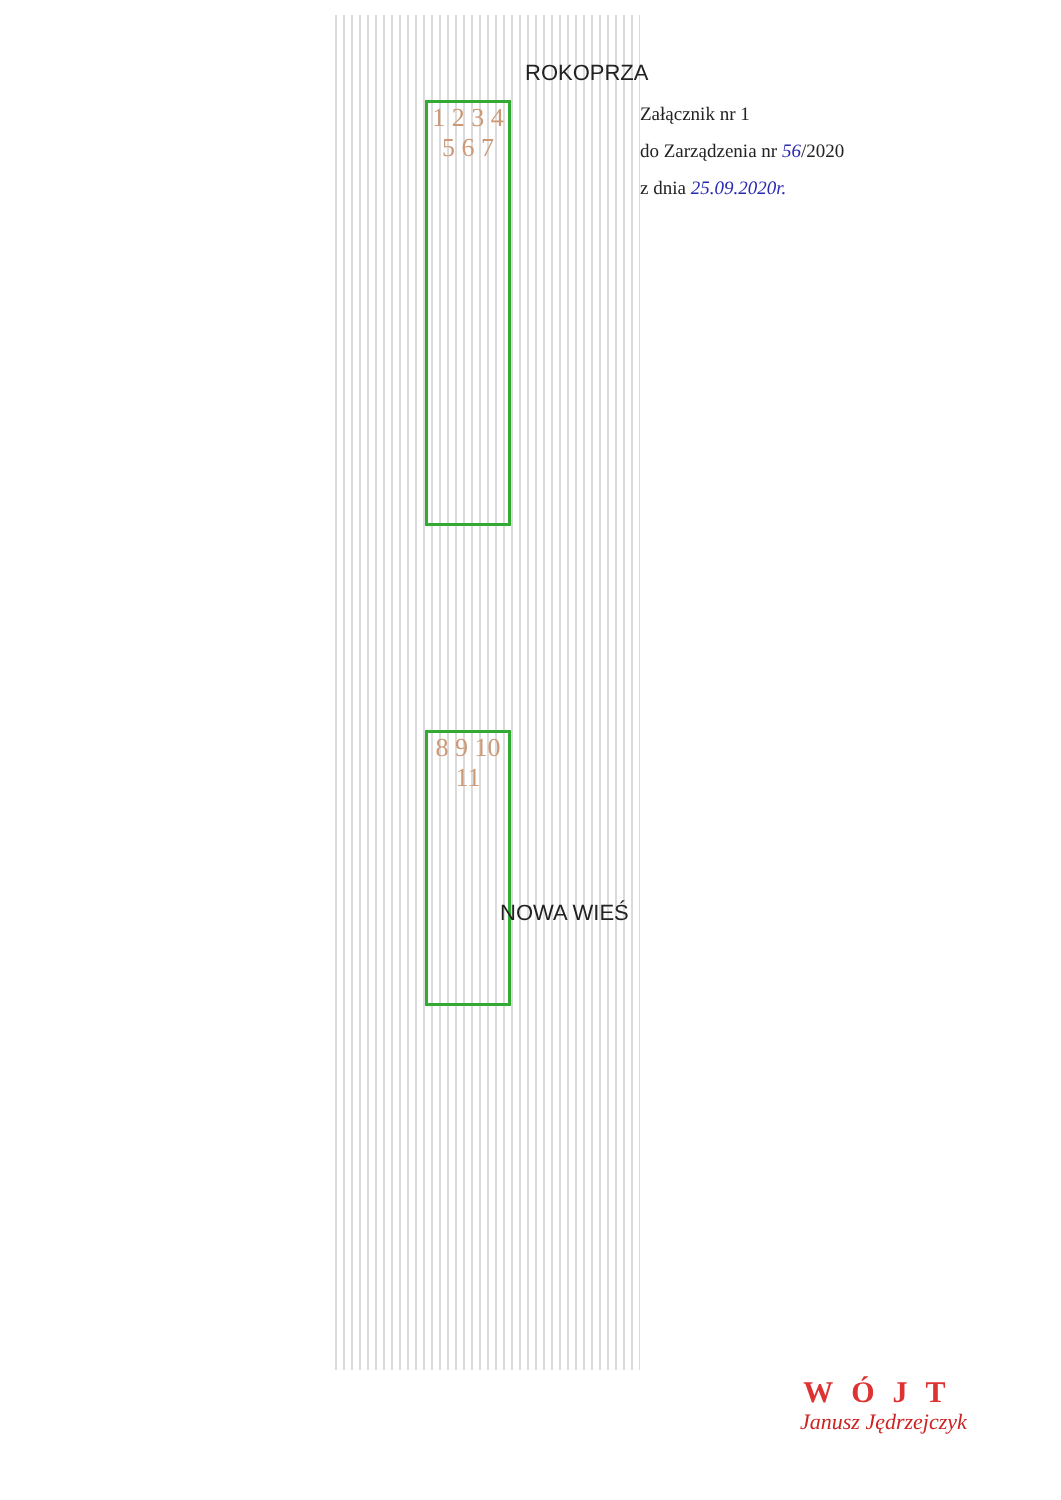Załącznik nr 1
do Zarządzenia nr 56/2020
z dnia 25.09.2020r.
ROKOPRZA
1 2 3 4 5 6 7
8 9 10 11
NOWA WIEŚ
WÓJT
Janusz Jędrzejczyk